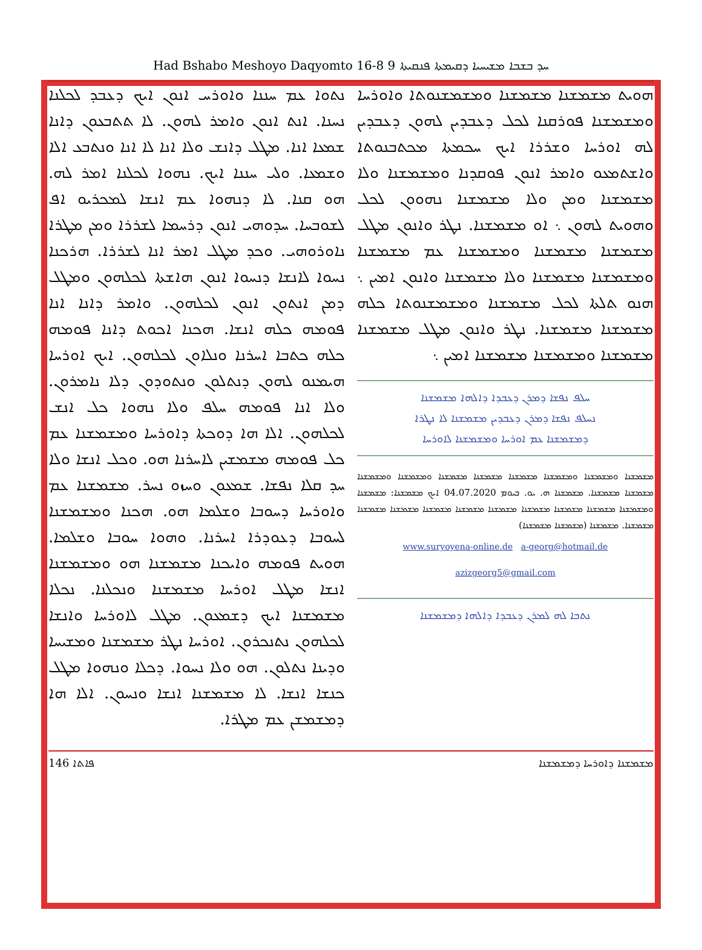Had Bshabo Meshoyo Daqyomto 16-8 ܚܕ ܒܫܒܐ ܡܫܝܚܝܐ ܕܩܝܡܬܐ ܦܢܩܝܬܐ 9
ܢܬܘܐ ܥܡ ܚܢܢܐ ܘܐܘܪܚ ܐܢܘܢ ܐܝܟ ܕܥܒܕ ܠܟܠܢܐ ܢܚܢܐ. ܐܢܬ ܐܢܘܢ ܘܐܡܪ ܠܗܘܢ. ܠܐ ܬܬܒܥܘܢ ܕܐܢܐ ܫܡܥܐ ܐܢܐ. ܡܛܠ ܕܐܢܫ ܘܠܐ ܐܢܐ ܠܐ ܐܢܐ ܘܢܬܒܥ ܐܠܐ ܘܫܡܥܐ. ܘܠܝ ܚܢܢܐ ܐܝܟ. ܢܗܘܐ ܠܟܠܢܐ ܐܡܪ ܠܗ. ܗܘ ܩܢܐ. ܠܐ ܕܢܗܘܐ ܥܡ ܐܢܫܐ ܠܡܟܪܝܘ ܐܦ ܠܫܘܒܚܐ. ܚܕܘܗܝ ܐܢܘܢ ܕܪܚܡܐ ܠܫܪܪܐ ܘܡܢ ܡܛܪܐ ܢܐܘܪܘܗܝ. ܘܟܕ ܡܛܠ ܐܡܪ ܐܢܐ ܠܫܪܪܐ. ܗܪܟܢܐ ܢܚܘܐ ܠܐܢܫܐ ܕܢܚܘܐ ܐܢܘܢ ܗܐܫܬܐ ܠܟܠܗܘܢ ܘܡܛܠ ܕܡܢ ܐܢܬܘܢ ܐܢܘܢ ܠܟܠܗܘܢ. ܘܐܡܪ ܕܐܢܐ ܐܢܐ ܦܘܡܗ ܟܠܗ ܐܢܫܐ. ܗܟܢܐ ܐܟܘܬ ܕܐܢܐ ܦܘܡܗ ܟܠܗ ܟܬܒܐ ܐܚܪܢܐ ܘܢܠܐܘܢ ܠܟܠܗܘܢ. ܐܝܟ ܐܘܪܚܐ ܗܝܡܢܘ ܠܗܘܢ ܕܢܬܠܘܢ ܘܢܬܘܕܘܢ ܕܠܐ ܢܐܡܪܘܢ. ܘܠܐ ܐܢܐ ܦܘܡܗ ܚܠܦ ܘܠܐ ܢܗܘܐ ܟܠ ܐܢܫ ܠܟܠܗܘܢ. ܐܠܐ ܗܐ ܕܘܟܬܐ ܕܐܘܪܚܐ ܘܡܫܡܫܢܐ ܥܡ ܟܠ ܦܘܡܗ ܡܫܡܫܝܢ ܠܐܚܪܢܐ ܗܘ. ܘܟܠ ܐܢܫܐ ܘܠܐ ܚܕ ܩܠܐ ܢܦܫܐ. ܫܡܥܘܢ ܘܚܙܘ ܢܚܪ. ܡܫܡܫܢܐ ܥܡ ܘܐܘܪܚܐ ܕܚܘܒܐ ܘܫܠܡܐ ܗܘ. ܗܟܢܐ ܘܡܫܡܫܢܐ ܠܚܘܒܐ ܕܥܘܕܪܐ ܐܚܪܢܐ. ܘܗܘܐ ܚܘܒܐ ܘܫܠܡܐ. ܗܘܝܬ ܦܘܡܗ ܘܐܝܟܢܐ ܡܫܡܫܢܐ ܗܘ ܘܡܫܡܫܢܐ ܐܢܫܐ ܡܛܠ ܐܘܪܚܐ ܡܫܡܫܢܐ ܘܢܟܠܢܐ. ܢܟܠܐ ܡܫܡܫܢܐ ܐܝܟ ܕܫܡܥܘܢ. ܡܛܠ ܠܐܘܪܚܐ ܘܐܢܫܐ ܠܟܠܗܘܢ ܢܬܢܟܪܘܢ. ܐܘܪܚܐ ܢܛܪ ܡܫܡܫܢܐ ܘܡܫܝܚܐ ܘܕܝܢܐ ܢܬܠܘܢ. ܗܘ ܘܠܐ ܢܚܘܐ. ܕܟܠܐ ܘܢܗܘܐ ܡܛܠ ܟܢܫܐ ܐܢܫܐ. ܠܐ ܡܫܡܫܢܐ ܐܢܫܐ ܘܢܚܘܢ. ܐܠܐ ܗܐ ܕܡܫܡܫܢ ܥܡ ܡܛܪܐ.
ܗܘܝܬ ܡܫܡܫܢܐ ܡܫܡܫܢܐ ܘܡܫܡܫܢܘܬܐ ܘܐܘܪܚܐ ܘܡܫܡܫܢܐ ܦܘܪܩܢܐ ܠܟܠ ܕܥܒܕܝܢ ܠܗܘܢ ܕܥܒܕܝܢ ܠܗ ܐܘܪܚܐ ܘܫܪܪܐ ܐܝܟ ܚܟܡܬܐ ܡܟܬܒܢܘܬܐ ܘܐܫܬܡܥܘ ܘܐܡܪ ܐܢܘܢ ܦܘܩܕܢܐ ܘܡܫܡܫܢܐ ܘܠܐ ܡܫܡܫܢܐ ܘܡܢ ܘܠܐ ܡܫܡܫܢܐ ܢܗܘܘܢ ܠܟܠ ܘܗܘܝܬ ܠܗܘܢ ܆ ܐܘ ܡܫܡܫܢܐ. ܢܛܪ ܘܐܢܘܢ ܡܛܠ ܡܫܡܫܢܐ ܡܫܡܫܢܐ ܘܡܫܡܫܢܐ ܥܡ ܡܫܡܫܢܐ ܘܡܫܡܫܢܐ ܡܫܡܫܢܐ ܘܠܐ ܡܫܡܫܢܐ ܘܐܢܘܢ ܐܡܝܢ ܆ ܗܢܘ ܬܠܬܐ ܠܟܠ ܡܫܡܫܢܐ ܘܡܫܡܫܢܘܬܐ ܟܠܗ ܡܫܡܫܢܐ ܡܫܡܫܢܐ. ܢܛܪ ܘܐܢܘܢ ܡܛܠ ܡܫܡܫܢܐ ܡܫܡܫܢܐ ܘܡܫܡܫܢܐ ܡܫܡܫܢܐ ܐܡܝܢ ܆
ܚܠܦ ܢܦܫܐ ܕܡܪܢ ܕܥܒܕܐ ܕܐܠܗܐ ܡܫܡܫܢܐ
ܢܚܠܦ ܢܦܫܐ ܕܡܪܢ ܕܥܒܕܝܢ ܡܫܡܫܢܐ ܠܐ ܢܛܪܐ
ܕܡܫܡܫܢܐ ܥܡ ܐܘܪܚܐ ܘܡܫܡܫܢܐ ܠܐܘܪܚܐ
ܡܫܡܫܢܐ ܘܡܫܡܫܢܐ ܘܡܫܡܫܢܐ ܡܫܡܫܢܐ ܡܫܡܫܢܐ ܡܫܡܫܢܐ ܘܡܫܡܫܢܐ ܘܡܫܡܫܢܐ ܡܫܡܫܢܐ ܡܫܡܫܢܐ. ܡܫܡܫܢܐ ܗ. ܝܘ. ܒܝܘܡ 04.07.2020 ܐܝܟ ܡܫܡܫܢܐ: ܡܫܡܫܢܐ ܘܡܫܡܫܢܐ ܡܫܡܫܢܐ ܡܫܡܫܢܐ ܡܫܡܫܢܐ ܡܫܡܫܢܐ ܡܫܡܫܢܐ ܡܫܡܫܢܐ ܡܫܡܫܢܐ ܡܫܡܫܢܐ ܡܫܡܫܢܐ. ܡܫܡܫܢܐ (ܡܫܡܫܢܐ ܡܫܡܫܢܐ)
www.suryoyena-online.de a-georg@hotmail.de
azizgeorg5@gmail.com
ܢܬܒܐ ܠܗ ܠܡܪܢ ܕܥܒܕܐ ܕܐܠܗܐ ܕܡܫܡܫܢܐ
146 ܦܐܬܐ ܡܫܡܫܢܐ ܕܐܘܪܚܐ ܕܡܫܡܫܢܐ